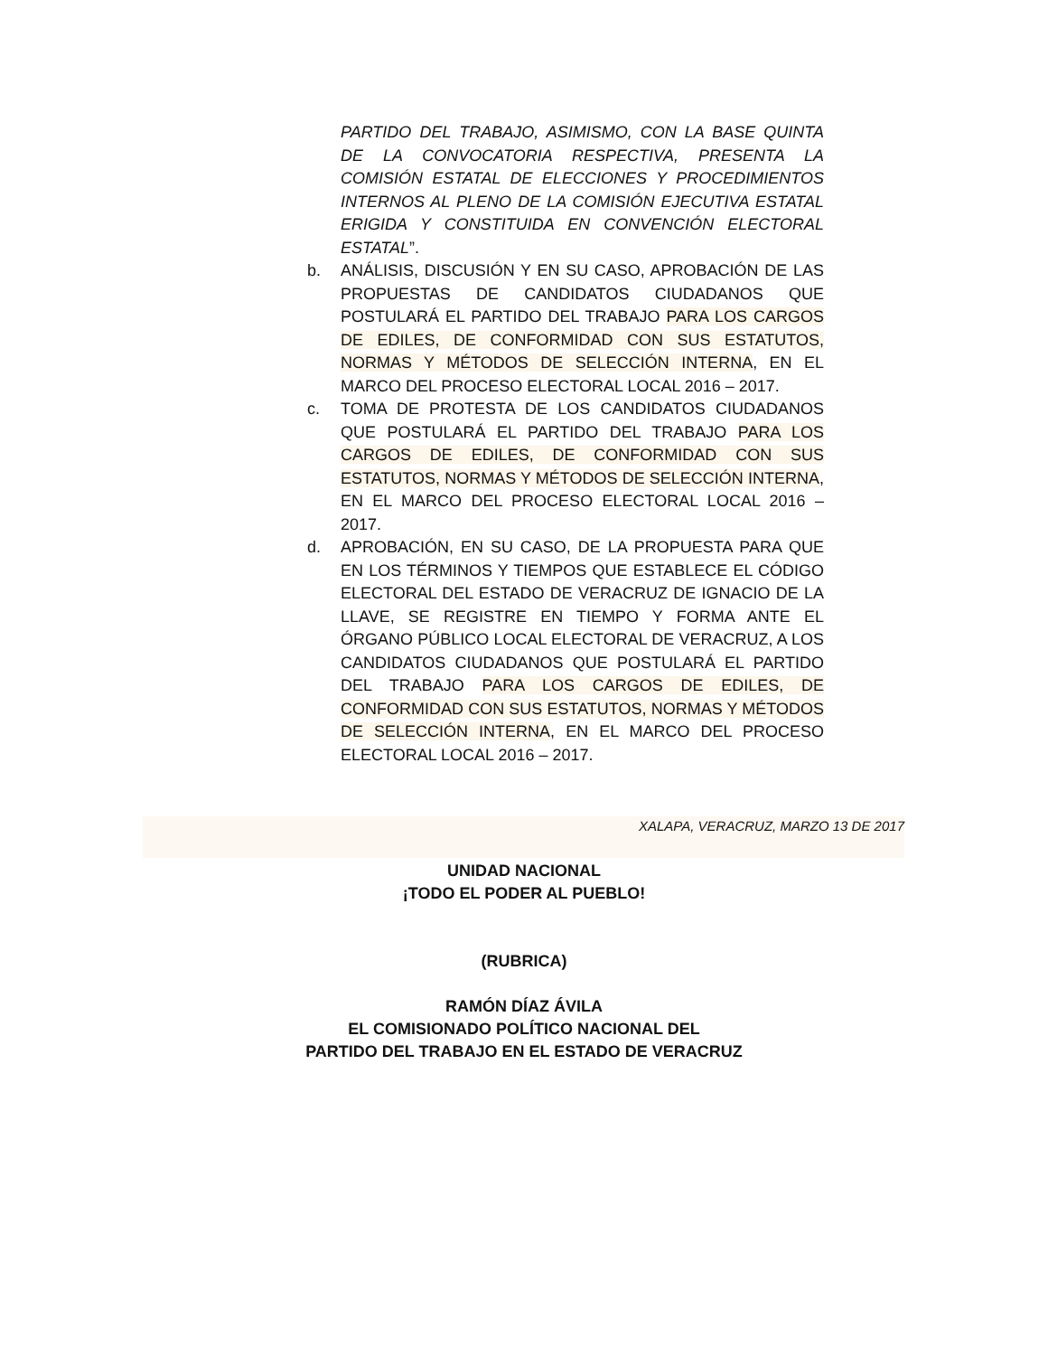PARTIDO DEL TRABAJO, ASIMISMO, CON LA BASE QUINTA DE LA CONVOCATORIA RESPECTIVA, PRESENTA LA COMISIÓN ESTATAL DE ELECCIONES Y PROCEDIMIENTOS INTERNOS AL PLENO DE LA COMISIÓN EJECUTIVA ESTATAL ERIGIDA Y CONSTITUIDA EN CONVENCIÓN ELECTORAL ESTATAL”.
b. ANÁLISIS, DISCUSIÓN Y EN SU CASO, APROBACIÓN DE LAS PROPUESTAS DE CANDIDATOS CIUDADANOS QUE POSTULARÁ EL PARTIDO DEL TRABAJO PARA LOS CARGOS DE EDILES, DE CONFORMIDAD CON SUS ESTATUTOS, NORMAS Y MÉTODOS DE SELECCIÓN INTERNA, EN EL MARCO DEL PROCESO ELECTORAL LOCAL 2016 – 2017.
c. TOMA DE PROTESTA DE LOS CANDIDATOS CIUDADANOS QUE POSTULARÁ EL PARTIDO DEL TRABAJO PARA LOS CARGOS DE EDILES, DE CONFORMIDAD CON SUS ESTATUTOS, NORMAS Y MÉTODOS DE SELECCIÓN INTERNA, EN EL MARCO DEL PROCESO ELECTORAL LOCAL 2016 – 2017.
d. APROBACIÓN, EN SU CASO, DE LA PROPUESTA PARA QUE EN LOS TÉRMINOS Y TIEMPOS QUE ESTABLECE EL CÓDIGO ELECTORAL DEL ESTADO DE VERACRUZ DE IGNACIO DE LA LLAVE, SE REGISTRE EN TIEMPO Y FORMA ANTE EL ÓRGANO PÚBLICO LOCAL ELECTORAL DE VERACRUZ, A LOS CANDIDATOS CIUDADANOS QUE POSTULARÁ EL PARTIDO DEL TRABAJO PARA LOS CARGOS DE EDILES, DE CONFORMIDAD CON SUS ESTATUTOS, NORMAS Y MÉTODOS DE SELECCIÓN INTERNA, EN EL MARCO DEL PROCESO ELECTORAL LOCAL 2016 – 2017.
XALAPA, VERACRUZ, MARZO 13 DE 2017
UNIDAD NACIONAL
¡TODO EL PODER AL PUEBLO!
(RUBRICA)
RAMÓN DÍAZ ÁVILA
EL COMISIONADO POLÍTICO NACIONAL DEL
PARTIDO DEL TRABAJO EN EL ESTADO DE VERACRUZ